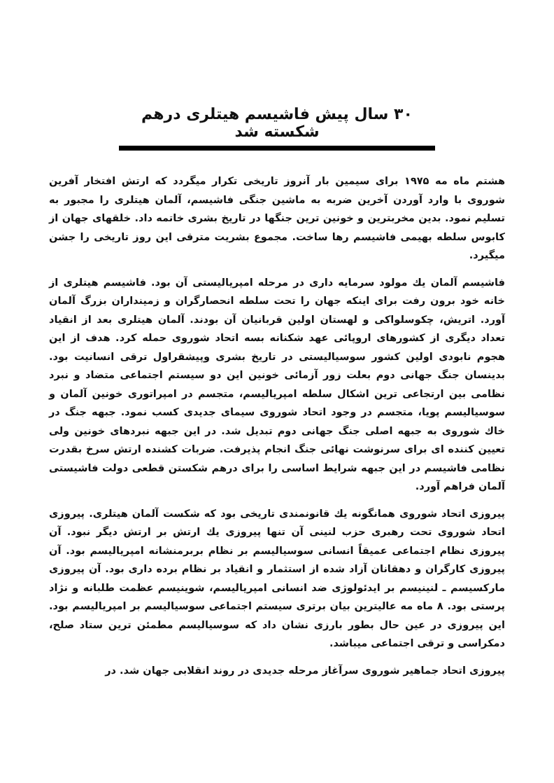۳۰ سال پیش فاشیسم هیتلری درهم شکسته شد
هشتم ماه مه ۱۹۷۵ برای سیمین بار آنروز تاریخی تکرار میگردد که ارتش افتخار آفرین شوروی با وارد آوردن آخرین ضربه به ماشین جنگی فاشیسم، آلمان هیتلری را مجبور به تسلیم نمود. بدین مخربترین و خونین ترین جنگها در تاریخ بشری خاتمه داد. خلقهای جهان از کابوس سلطه بهیمی فاشیسم رها ساخت. مجموع بشریت مترقی این روز تاریخی را جشن میگیرد.
فاشیسم آلمان یك مولود سرمایه داری در مرحله امپریالیستی آن بود. فاشیسم هیتلری از خانه خود برون رفت برای اینکه جهان را تحت سلطه انحصارگران و زمینداران بزرگ آلمان آورد. اتریش، چکوسلواکی و لهستان اولین قربانیان آن بودند. آلمان هیتلری بعد از انقیاد تعداد دیگری از کشورهای اروپائی عهد شکنانه بسه اتحاد شوروی حمله کرد. هدف از این هجوم نابودی اولین کشور سوسیالیستی در تاریخ بشری وپیشقراول ترقی انسانیت بود. بدینسان جنگ جهانی دوم بعلت زور آزمائی خونین این دو سیستم اجتماعی متضاد و نبرد نظامی بین ارتجاعی ترین اشکال سلطه امپریالیسم، متجسم در امپراتوری خونین آلمان و سوسیالیسم پویا، متجسم در وجود اتحاد شوروی سیمای جدیدی کسب نمود. جبهه جنگ در خاك شوروی به جبهه اصلی جنگ جهانی دوم تبدیل شد. در این جبهه نبردهای خونین ولی تعیین کننده ای برای سرنوشت نهائی جنگ انجام پذیرفت. ضربات کشنده ارتش سرخ بقدرت نظامی فاشیسم در این جبهه شرایط اساسی را برای درهم شکستن قطعی دولت فاشیستی آلمان فراهم آورد.
پیروزی اتحاد شوروی همانگونه یك قانونمندی تاریخی بود که شکست آلمان هیتلری. پیروزی اتحاد شوروی تحت رهبری حزب لنینی آن تنها پیروزی یك ارتش بر ارتش دیگر نبود. آن پیروزی نظام اجتماعی عمیقاً انسانی سوسیالیسم بر نظام بربرمنشانه امپریالیسم بود. آن پیروزی کارگران و دهقانان آزاد شده از استثمار و انقیاد بر نظام برده داری بود. آن پیروزی مارکسیسم ـ لنینیسم بر ایدئولوژی ضد انسانی امپریالیسم، شوینیسم عظمت طلبانه و نژاد پرستی بود. ۸ ماه مه عالیترین بیان برتری سیستم اجتماعی سوسیالیسم بر امپریالیسم بود. این پیروزی در عین حال بطور بارزی نشان داد که سوسیالیسم مطمئن ترین ستاد صلح، دمکراسی و ترقی اجتماعی میباشد.
پیروزی اتحاد جماهیر شوروی سرآغاز مرحله جدیدی در روند انقلابی جهان شد. در